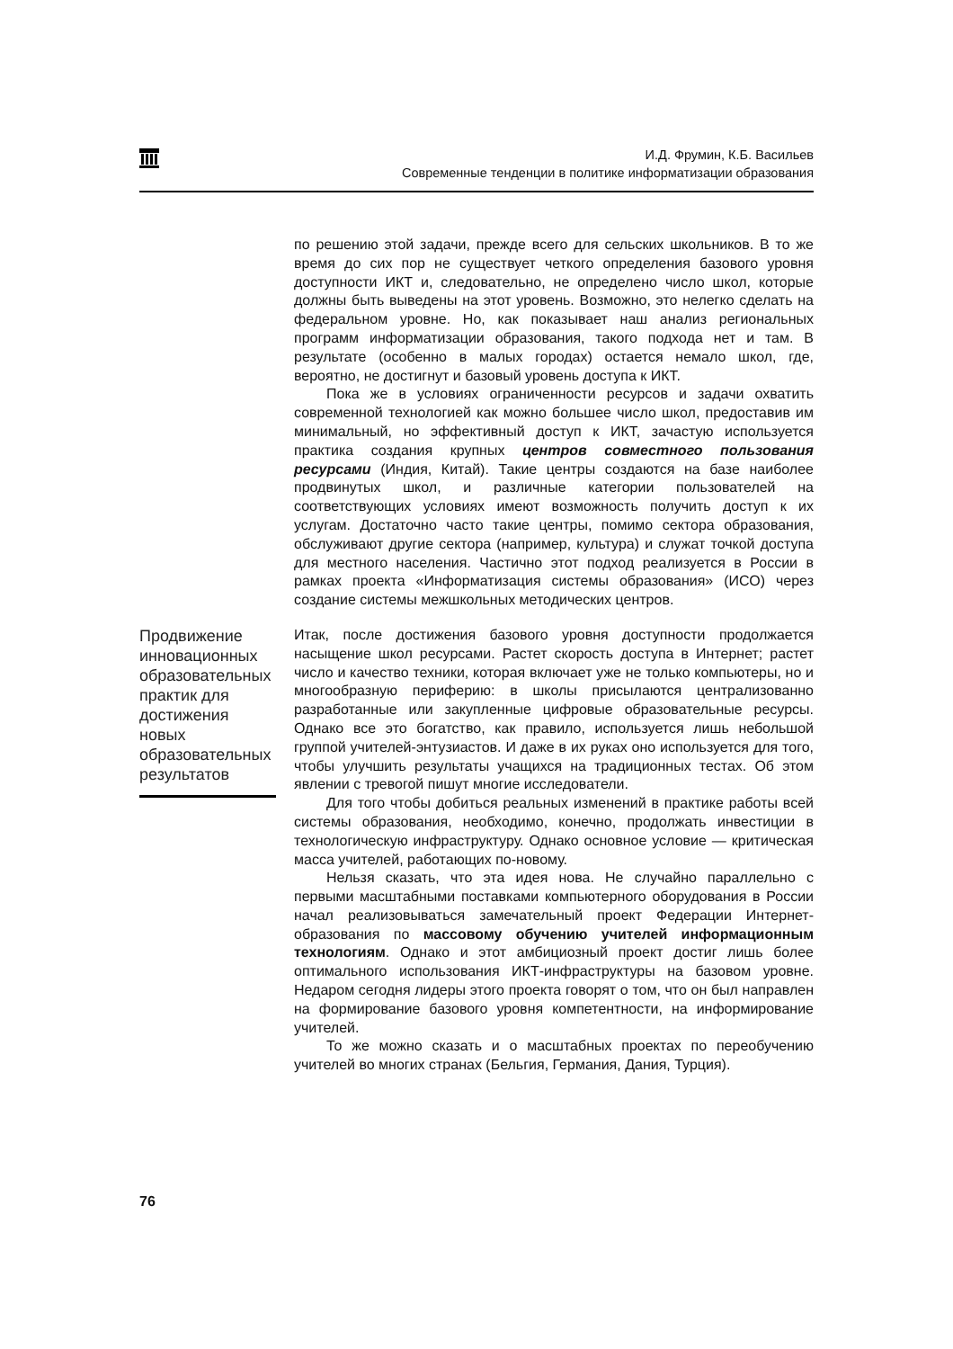И.Д. Фрумин, К.Б. Васильев
Современные тенденции в политике информатизации образования
по решению этой задачи, прежде всего для сельских школьников. В то же время до сих пор не существует четкого определения базового уровня доступности ИКТ и, следовательно, не определено число школ, которые должны быть выведены на этот уровень. Возможно, это нелегко сделать на федеральном уровне. Но, как показывает наш анализ региональных программ информатизации образования, такого подхода нет и там. В результате (особенно в малых городах) остается немало школ, где, вероятно, не достигнут и базовый уровень доступа к ИКТ.
Пока же в условиях ограниченности ресурсов и задачи охватить современной технологией как можно большее число школ, предоставив им минимальный, но эффективный доступ к ИКТ, зачастую используется практика создания крупных центров совместного пользования ресурсами (Индия, Китай). Такие центры создаются на базе наиболее продвинутых школ, и различные категории пользователей на соответствующих условиях имеют возможность получить доступ к их услугам. Достаточно часто такие центры, помимо сектора образования, обслуживают другие сектора (например, культура) и служат точкой доступа для местного населения. Частично этот подход реализуется в России в рамках проекта «Информатизация системы образования» (ИСО) через создание системы межшкольных методических центров.
Продвижение инновационных образовательных практик для достижения новых образовательных результатов
Итак, после достижения базового уровня доступности продолжается насыщение школ ресурсами. Растет скорость доступа в Интернет; растет число и качество техники, которая включает уже не только компьютеры, но и многообразную периферию: в школы присылаются централизованно разработанные или закупленные цифровые образовательные ресурсы. Однако все это богатство, как правило, используется лишь небольшой группой учителей-энтузиастов. И даже в их руках оно используется для того, чтобы улучшить результаты учащихся на традиционных тестах. Об этом явлении с тревогой пишут многие исследователи.
Для того чтобы добиться реальных изменений в практике работы всей системы образования, необходимо, конечно, продолжать инвестиции в технологическую инфраструктуру. Однако основное условие — критическая масса учителей, работающих по-новому.
Нельзя сказать, что эта идея нова. Не случайно параллельно с первыми масштабными поставками компьютерного оборудования в России начал реализовываться замечательный проект Федерации Интернет-образования по массовому обучению учителей информационным технологиям. Однако и этот амбициозный проект достиг лишь более оптимального использования ИКТ-инфраструктуры на базовом уровне. Недаром сегодня лидеры этого проекта говорят о том, что он был направлен на формирование базового уровня компетентности, на информирование учителей.
То же можно сказать и о масштабных проектах по переобучению учителей во многих странах (Бельгия, Германия, Дания, Турция).
76